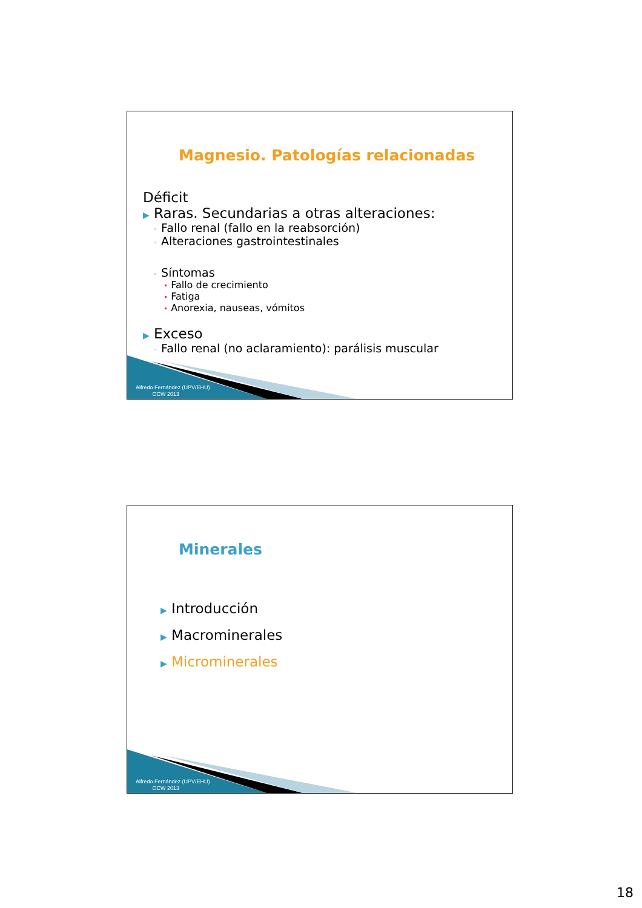Magnesio. Patologías relacionadas
Déficit
▶ Raras. Secundarias a otras alteraciones:
◦ Fallo renal (fallo en la reabsorción)
◦ Alteraciones gastrointestinales
◦ Síntomas
• Fallo de crecimiento
• Fatiga
• Anorexia, nauseas, vómitos
▶ Exceso
◦ Fallo renal (no aclaramiento): parálisis muscular
Alfredo Fernández (UPV/EHU)
OCW 2013
Minerales
▶ Introducción
▶ Macrominerales
▶ Microminerales
Alfredo Fernández (UPV/EHU)
OCW 2013
18